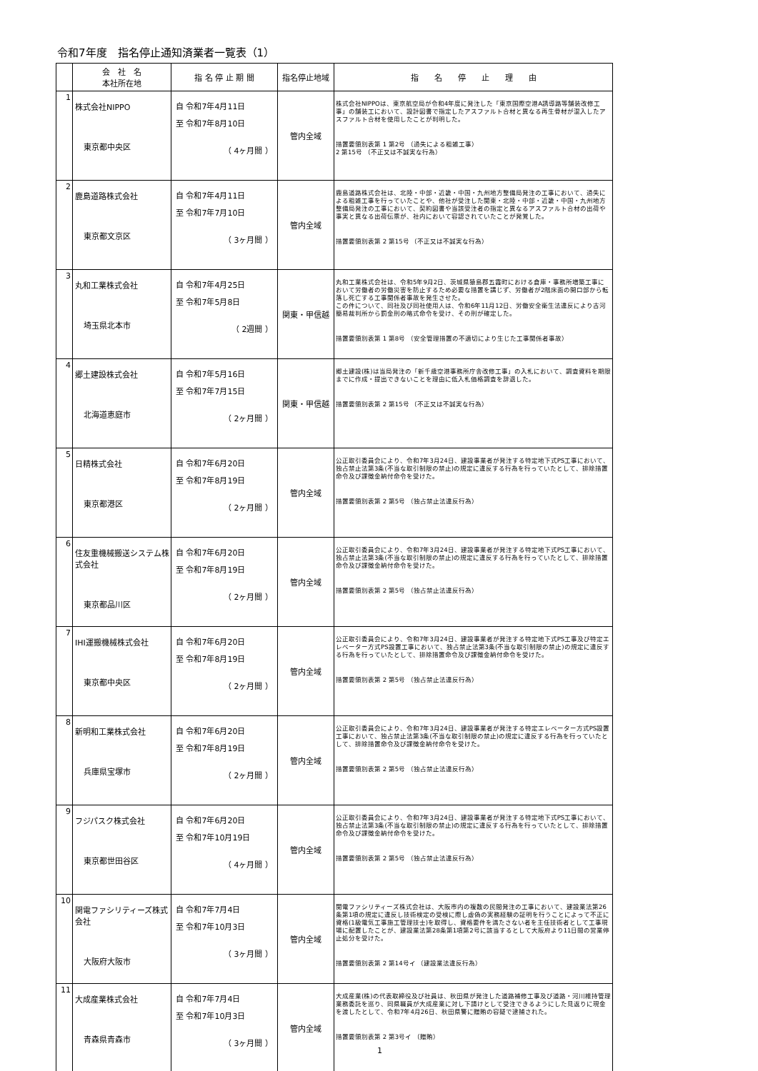令和7年度　指名停止通知済業者一覧表（1）
| | 会 社 名 本社所在地 | 指 名 停 止 期 間 | 指名停止地域 | 指 名 停 止 理 由 |
| --- | --- | --- | --- | --- |
| 1 | 株式会社NIPPO 東京都中央区 | 自 令和7年4月11日 至 令和7年8月10日 （ 4ヶ月間 ） | 管内全域 | 株式会社NIPPOは、東京航空局が令和4年度に発注した「東京国際空港A誘導路等舗装改修工事」の舗装工において、設計図書で指定したアスファルト合材と異なる再生骨材が混入したアスファルト合材を使用したことが判明した。 措置要領別表第 1 第2号 （過失による粗雑工事） 2 第15号 （不正又は不誠実な行為） |
| 2 | 鹿島道路株式会社 東京都文京区 | 自 令和7年4月11日 至 令和7年7月10日 （ 3ヶ月間 ） | 管内全域 | 鹿島道路株式会社は、北陸・中部・近畿・中国・九州地方整備局発注の工事において、過失による粗雑工事を行っていたことや、他社が受注した関東・北陸・中部・近畿・中国・九州地方整備局発注の工事において、契約図書や当該受注者の指定と異なるアスファルト合材の出荷や事実と異なる出荷伝票が、社内において容認されていたことが発覚した。 措置要領別表第 2 第15号 （不正又は不誠実な行為） |
| 3 | 丸和工業株式会社 埼玉県北本市 | 自 令和7年4月25日 至 令和7年5月8日 （ 2週間 ） | 関東・甲信越 | 丸和工業株式会社は、令和5年9月2日、茨城県猿島郡五霞町における倉庫・事務所増築工事において労働者の労働災害を防止するため必要な措置を講じず、労働者が2階床面の開口部から転落し死亡する工事関係者事故を発生させた。 この件について、同社及び同社使用人は、令和6年11月12日、労働安全衛生法違反により古河簡易裁判所から罰金刑の略式命令を受け、その刑が確定した。 措置要領別表第 1 第8号 （安全管理措置の不適切により生じた工事関係者事故） |
| 4 | 郷土建設株式会社 北海道恵庭市 | 自 令和7年5月16日 至 令和7年7月15日 （ 2ヶ月間 ） | 関東・甲信越 | 郷土建設(株)は当局発注の「新千歳空港事務所庁舎改修工事」の入札において、調査資料を期限までに作成・提出できないことを理由に低入札価格調査を辞退した。 措置要領別表第 2 第15号 （不正又は不誠実な行為） |
| 5 | 日精株式会社 東京都港区 | 自 令和7年6月20日 至 令和7年8月19日 （ 2ヶ月間 ） | 管内全域 | 公正取引委員会により、令和7年3月24日、建設事業者が発注する特定地下式PS工事において、独占禁止法第3条(不当な取引制限の禁止)の規定に違反する行為を行っていたとして、排除措置命令及び課徴金納付命令を受けた。 措置要領別表第 2 第5号 （独占禁止法違反行為） |
| 6 | 住友重機械搬送システム株式会社 東京都品川区 | 自 令和7年6月20日 至 令和7年8月19日 （ 2ヶ月間 ） | 管内全域 | 公正取引委員会により、令和7年3月24日、建設事業者が発注する特定地下式PS工事において、独占禁止法第3条(不当な取引制限の禁止)の規定に違反する行為を行っていたとして、排除措置命令及び課徴金納付命令を受けた。 措置要領別表第 2 第5号 （独占禁止法違反行為） |
| 7 | IHI運搬機械株式会社 東京都中央区 | 自 令和7年6月20日 至 令和7年8月19日 （ 2ヶ月間 ） | 管内全域 | 公正取引委員会により、令和7年3月24日、建設事業者が発注する特定地下式PS工事及び特定エレベーター方式PS設置工事において、独占禁止法第3条(不当な取引制限の禁止)の規定に違反する行為を行っていたとして、排除措置命令及び課徴金納付命令を受けた。 措置要領別表第 2 第5号 （独占禁止法違反行為） |
| 8 | 新明和工業株式会社 兵庫県宝塚市 | 自 令和7年6月20日 至 令和7年8月19日 （ 2ヶ月間 ） | 管内全域 | 公正取引委員会により、令和7年3月24日、建設事業者が発注する特定エレベーター方式PS設置工事において、独占禁止法第3条(不当な取引制限の禁止)の規定に違反する行為を行っていたとして、排除措置命令及び課徴金納付命令を受けた。 措置要領別表第 2 第5号 （独占禁止法違反行為） |
| 9 | フジパスク株式会社 東京都世田谷区 | 自 令和7年6月20日 至 令和7年10月19日 （ 4ヶ月間 ） | 管内全域 | 公正取引委員会により、令和7年3月24日、建設事業者が発注する特定地下式PS工事において、独占禁止法第3条(不当な取引制限の禁止)の規定に違反する行為を行っていたとして、排除措置命令及び課徴金納付命令を受けた。 措置要領別表第 2 第5号 （独占禁止法違反行為） |
| 10 | 関電ファシリティーズ株式会社 大阪府大阪市 | 自 令和7年7月4日 至 令和7年10月3日 （ 3ヶ月間 ） | 管内全域 | 関電ファシリティーズ株式会社は、大阪市内の複数の民間発注の工事において、建設業法第26条第1項の規定に違反し技術検定の受検に際し虚偽の実務経験の証明を行うことによって不正に資格(1級電気工事施工管理技士)を取得し、資格要件を満たさない者を主任技術者として工事現場に配置したことが、建設業法第28条第1項第2号に該当するとして大阪府より11日間の営業停止処分を受けた。 措置要領別表第 2 第14号イ （建設業法違反行為） |
| 11 | 大成産業株式会社 青森県青森市 | 自 令和7年7月4日 至 令和7年10月3日 （ 3ヶ月間 ） | 管内全域 | 大成産業(株)の代表取締役及び社員は、秋田県が発注した道路補修工事及び道路・河川維持管理業務委託を巡り、同県職員が大成産業に対し下請けとして受注できるようにした見返りに現金を渡したとして、令和7年4月26日、秋田県警に贈賄の容疑で逮捕された。 措置要領別表第 2 第3号イ （贈賄） |
1